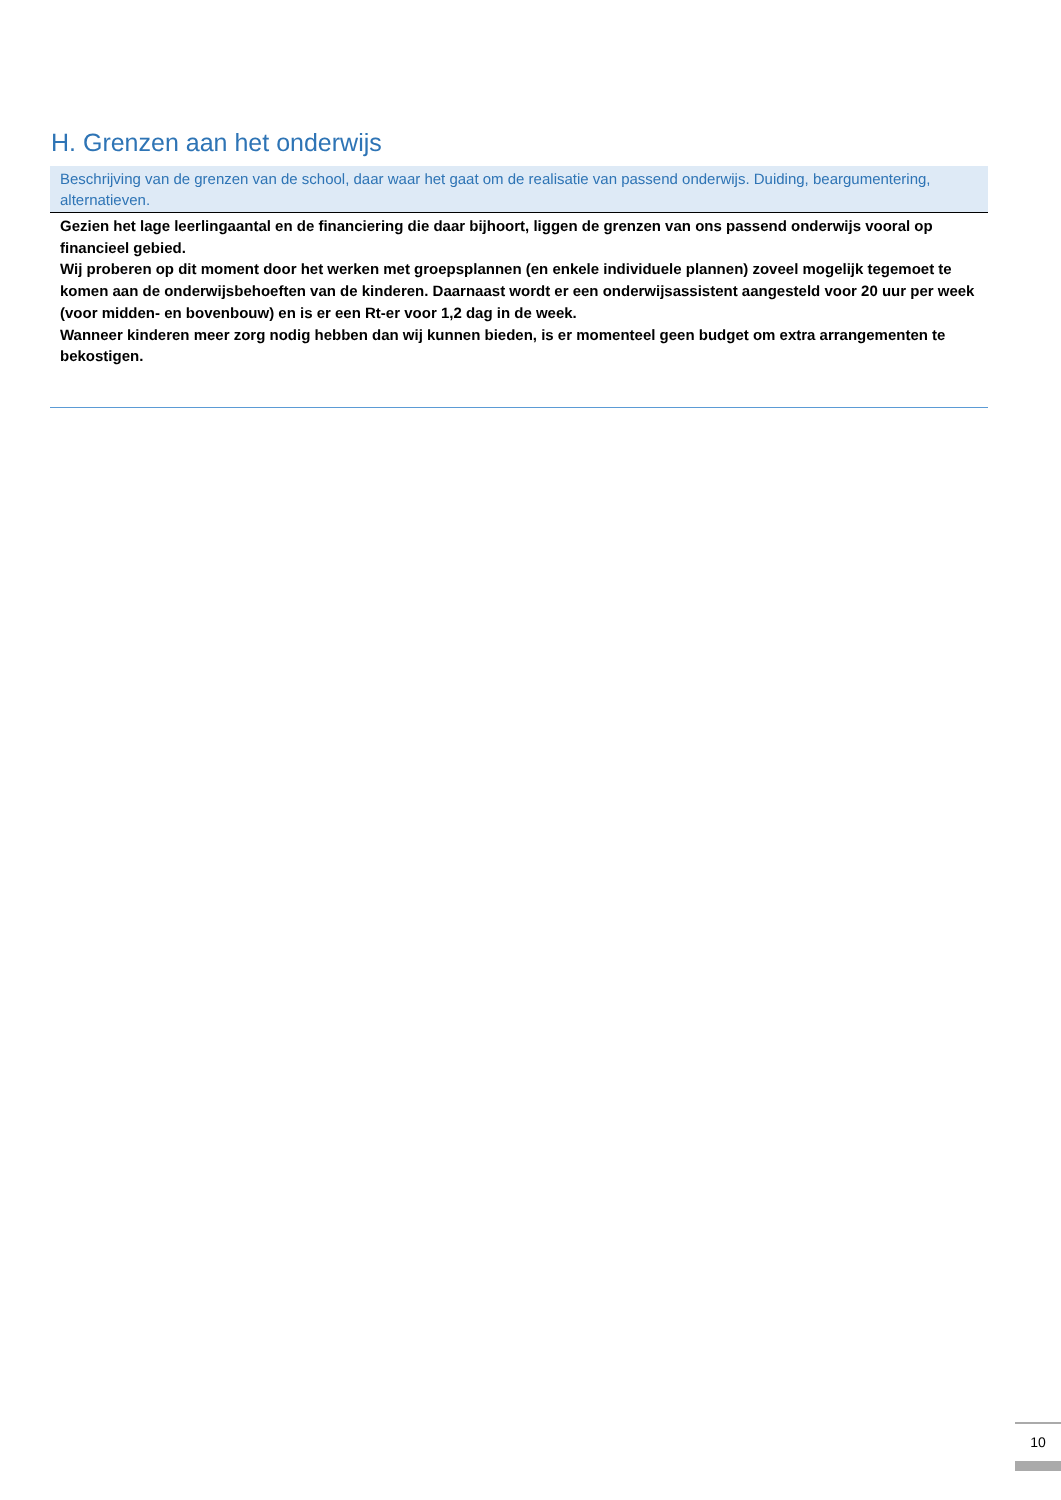H. Grenzen aan het onderwijs
Beschrijving van de grenzen van de school, daar waar het gaat om de realisatie van passend onderwijs. Duiding, beargumentering, alternatieven.
Gezien het lage leerlingaantal en de financiering die daar bijhoort, liggen de grenzen van ons passend onderwijs vooral op financieel gebied.
Wij proberen op dit moment door het werken met groepsplannen (en enkele individuele plannen) zoveel mogelijk tegemoet te komen aan de onderwijsbehoeften van de kinderen. Daarnaast wordt er een onderwijsassistent aangesteld voor 20 uur per week (voor midden- en bovenbouw) en is er een Rt-er voor 1,2 dag in de week.
Wanneer kinderen meer zorg nodig hebben dan wij kunnen bieden, is er momenteel geen budget om extra arrangementen te bekostigen.
10